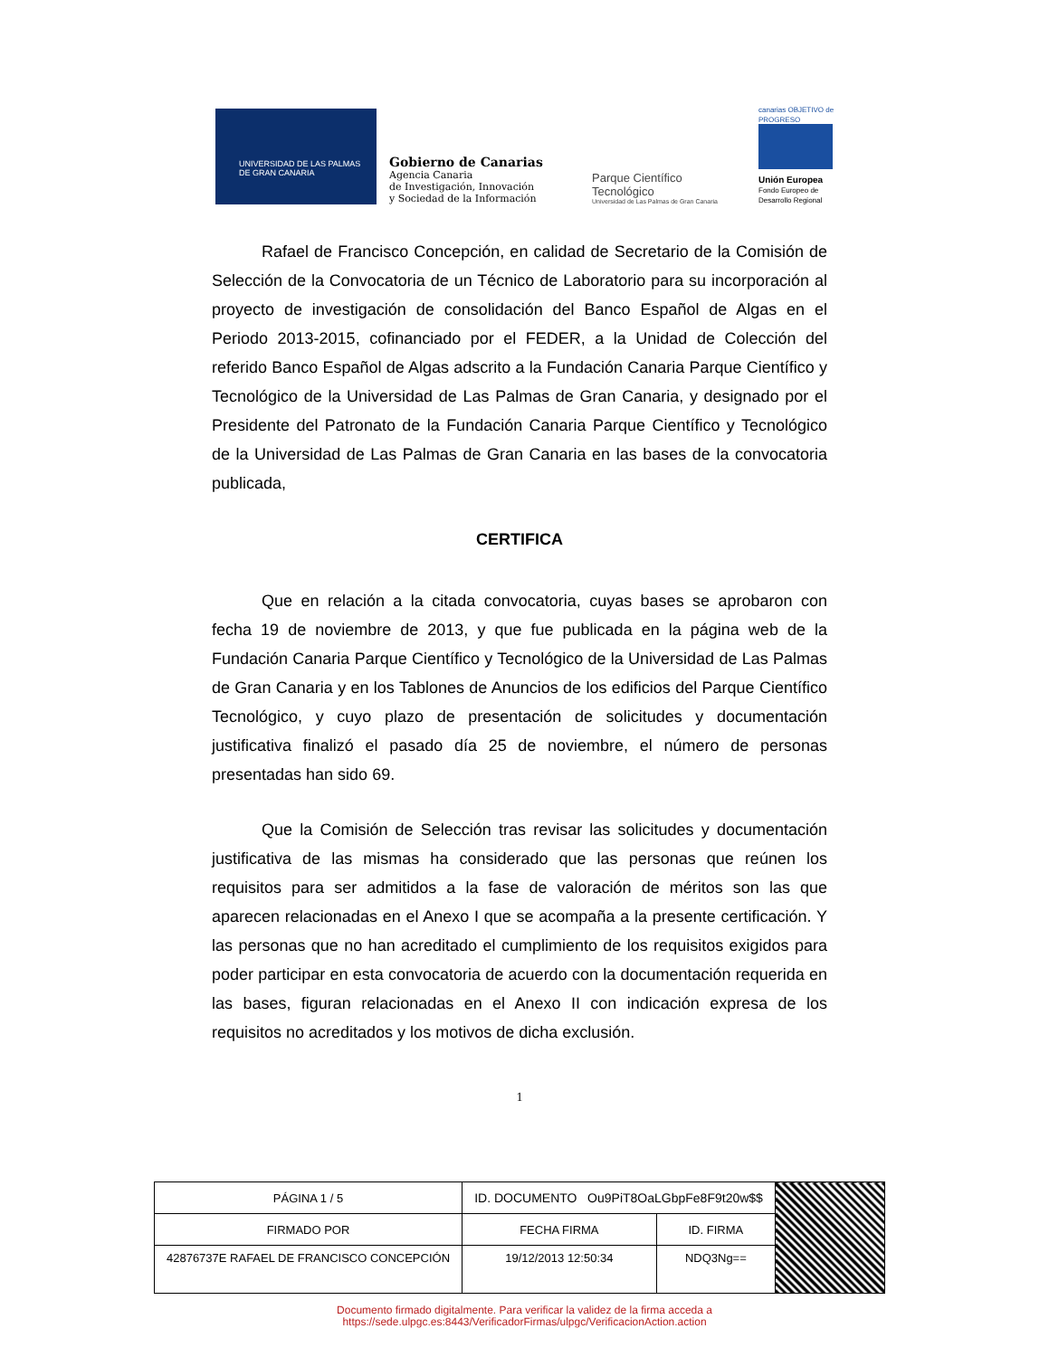UNIVERSIDAD DE LAS PALMAS
DE GRAN CANARIA
Gobierno de Canarias
Agencia Canaria
de Investigación, Innovación
y Sociedad de la Información
Parque Científico Tecnológico
Universidad de Las Palmas de Gran Canaria
canarias OBJETIVO de PROGRESO
Unión Europea
Fondo Europeo de Desarrollo Regional
Rafael de Francisco Concepción, en calidad de Secretario de la Comisión de Selección de la Convocatoria de un Técnico de Laboratorio para su incorporación al proyecto de investigación de consolidación del Banco Español de Algas en el Periodo 2013-2015, cofinanciado por el FEDER, a la Unidad de Colección del referido Banco Español de Algas adscrito a la Fundación Canaria Parque Científico y Tecnológico de la Universidad de Las Palmas de Gran Canaria, y designado por el Presidente del Patronato de la Fundación Canaria Parque Científico y Tecnológico de la Universidad de Las Palmas de Gran Canaria en las bases de la convocatoria publicada,
CERTIFICA
Que en relación a la citada convocatoria, cuyas bases se aprobaron con fecha 19 de noviembre de 2013, y que fue publicada en la página web de la Fundación Canaria Parque Científico y Tecnológico de la Universidad de Las Palmas de Gran Canaria y en los Tablones de Anuncios de los edificios del Parque Científico Tecnológico, y cuyo plazo de presentación de solicitudes y documentación justificativa finalizó el pasado día 25 de noviembre, el número de personas presentadas han sido 69.
Que la Comisión de Selección tras revisar las solicitudes y documentación justificativa de las mismas ha considerado que las personas que reúnen los requisitos para ser admitidos a la fase de valoración de méritos son las que aparecen relacionadas en el Anexo I que se acompaña a la presente certificación. Y las personas que no han acreditado el cumplimiento de los requisitos exigidos para poder participar en esta convocatoria de acuerdo con la documentación requerida en las bases, figuran relacionadas en el Anexo II con indicación expresa de los requisitos no acreditados y los motivos de dicha exclusión.
1
| PÁGINA 1 / 5 | ID. DOCUMENTO Ou9PiT8OaLGbpFe8F9t20w$$ | | | |
| FIRMADO POR | | FECHA FIRMA | ID. FIRMA | |
| 42876737E RAFAEL DE FRANCISCO CONCEPCIÓN | | 19/12/2013 12:50:34 | NDQ3Ng== | |
Documento firmado digitalmente. Para verificar la validez de la firma acceda a
https://sede.ulpgc.es:8443/VerificadorFirmas/ulpgc/VerificacionAction.action